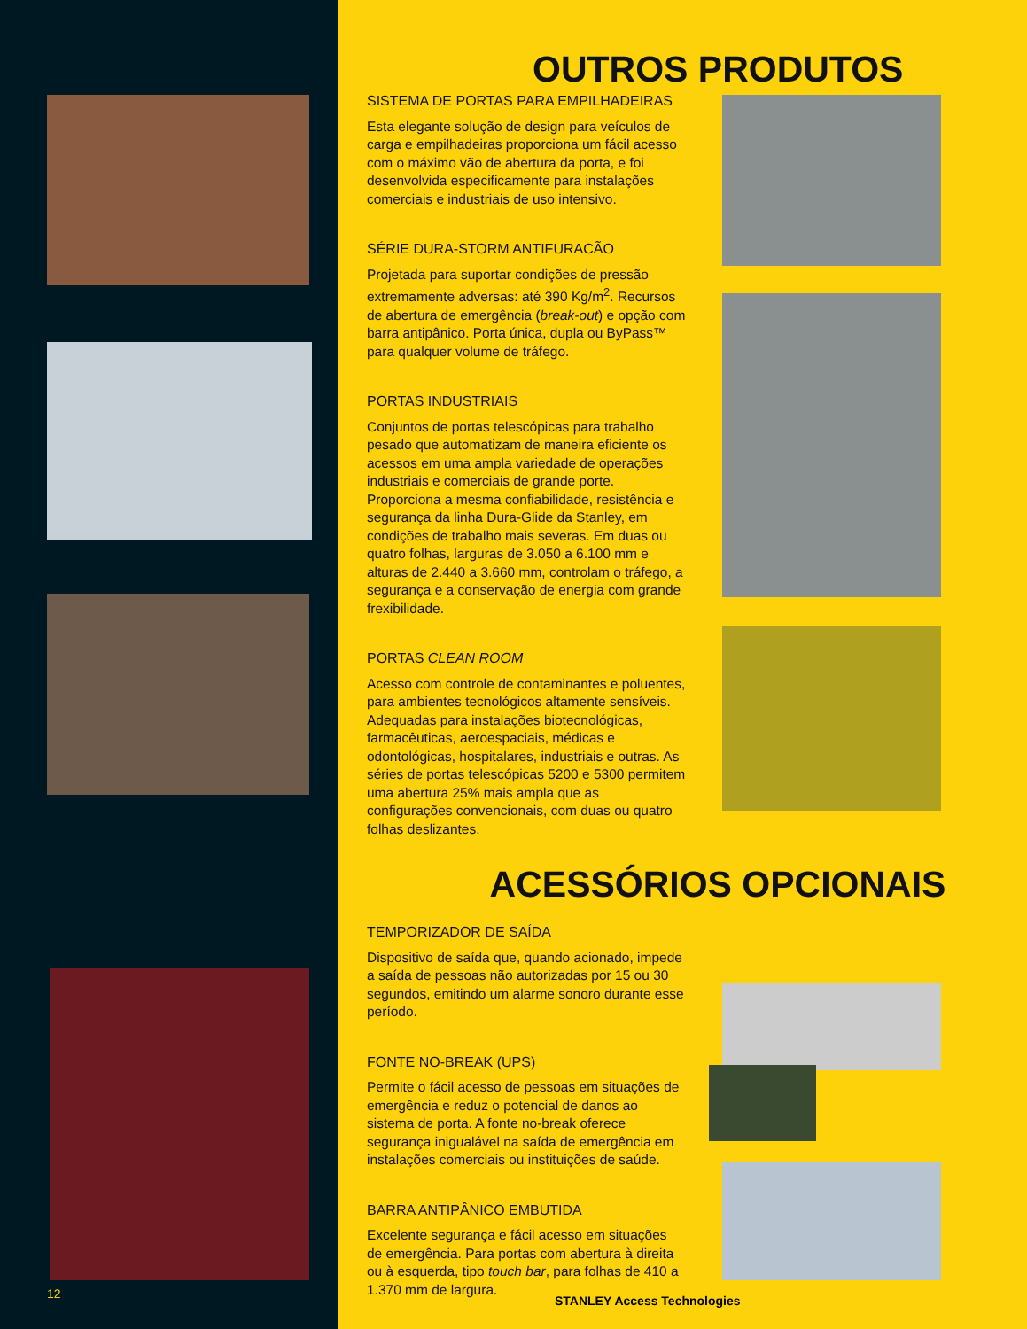12
OUTROS PRODUTOS
SISTEMA DE PORTAS PARA EMPILHADEIRAS
Esta elegante solução de design para veículos de carga e empilhadeiras proporciona um fácil acesso com o máximo vão de abertura da porta, e foi desenvolvida especificamente para instalações comerciais e industriais de uso intensivo.
SÉRIE DURA-STORM ANTIFURACÃO
Projetada para suportar condições de pressão extremamente adversas: até 390 Kg/m<sup>2</sup>. Recursos de abertura de emergência (break-out) e opção com barra antipânico. Porta única, dupla ou ByPass™ para qualquer volume de tráfego.
PORTAS INDUSTRIAIS
Conjuntos de portas telescópicas para trabalho pesado que automatizam de maneira eficiente os acessos em uma ampla variedade de operações industriais e comerciais de grande porte. Proporciona a mesma confiabilidade, resistência e segurança da linha Dura-Glide da Stanley, em condições de trabalho mais severas. Em duas ou quatro folhas, larguras de 3.050 a 6.100 mm e alturas de 2.440 a 3.660 mm, controlam o tráfego, a segurança e a conservação de energia com grande frexibilidade.
PORTAS CLEAN ROOM
Acesso com controle de contaminantes e poluentes, para ambientes tecnológicos altamente sensíveis. Adequadas para instalações biotecnológicas, farmacêuticas, aeroespaciais, médicas e odontológicas, hospitalares, industriais e outras. As séries de portas telescópicas 5200 e 5300 permitem uma abertura 25% mais ampla que as configurações convencionais, com duas ou quatro folhas deslizantes.
ACESSÓRIOS OPCIONAIS
TEMPORIZADOR DE SAÍDA
Dispositivo de saída que, quando acionado, impede a saída de pessoas não autorizadas por 15 ou 30 segundos, emitindo um alarme sonoro durante esse período.
FONTE NO-BREAK (UPS)
Permite o fácil acesso de pessoas em situações de emergência e reduz o potencial de danos ao sistema de porta. A fonte no-break oferece segurança inigualável na saída de emergência em instalações comerciais ou instituições de saúde.
BARRA ANTIPÂNICO EMBUTIDA
Excelente segurança e fácil acesso em situações de emergência. Para portas com abertura à direita ou à esquerda, tipo touch bar, para folhas de 410 a 1.370 mm de largura.
STANLEY Access Technologies